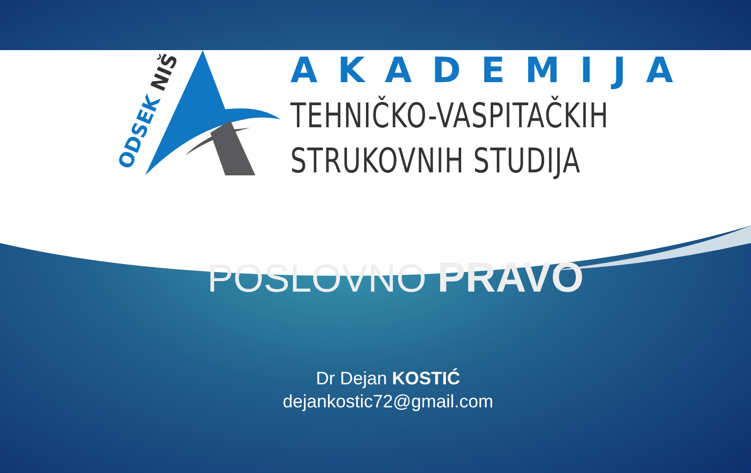ODSEK NIŠ
AKADEMIJA
TEHNIČKO-VASPITAČKIH
STRUKOVNIH STUDIJA
POSLOVNO PRAVO
Dr Dejan KOSTIĆ
dejankostic72@gmail.com